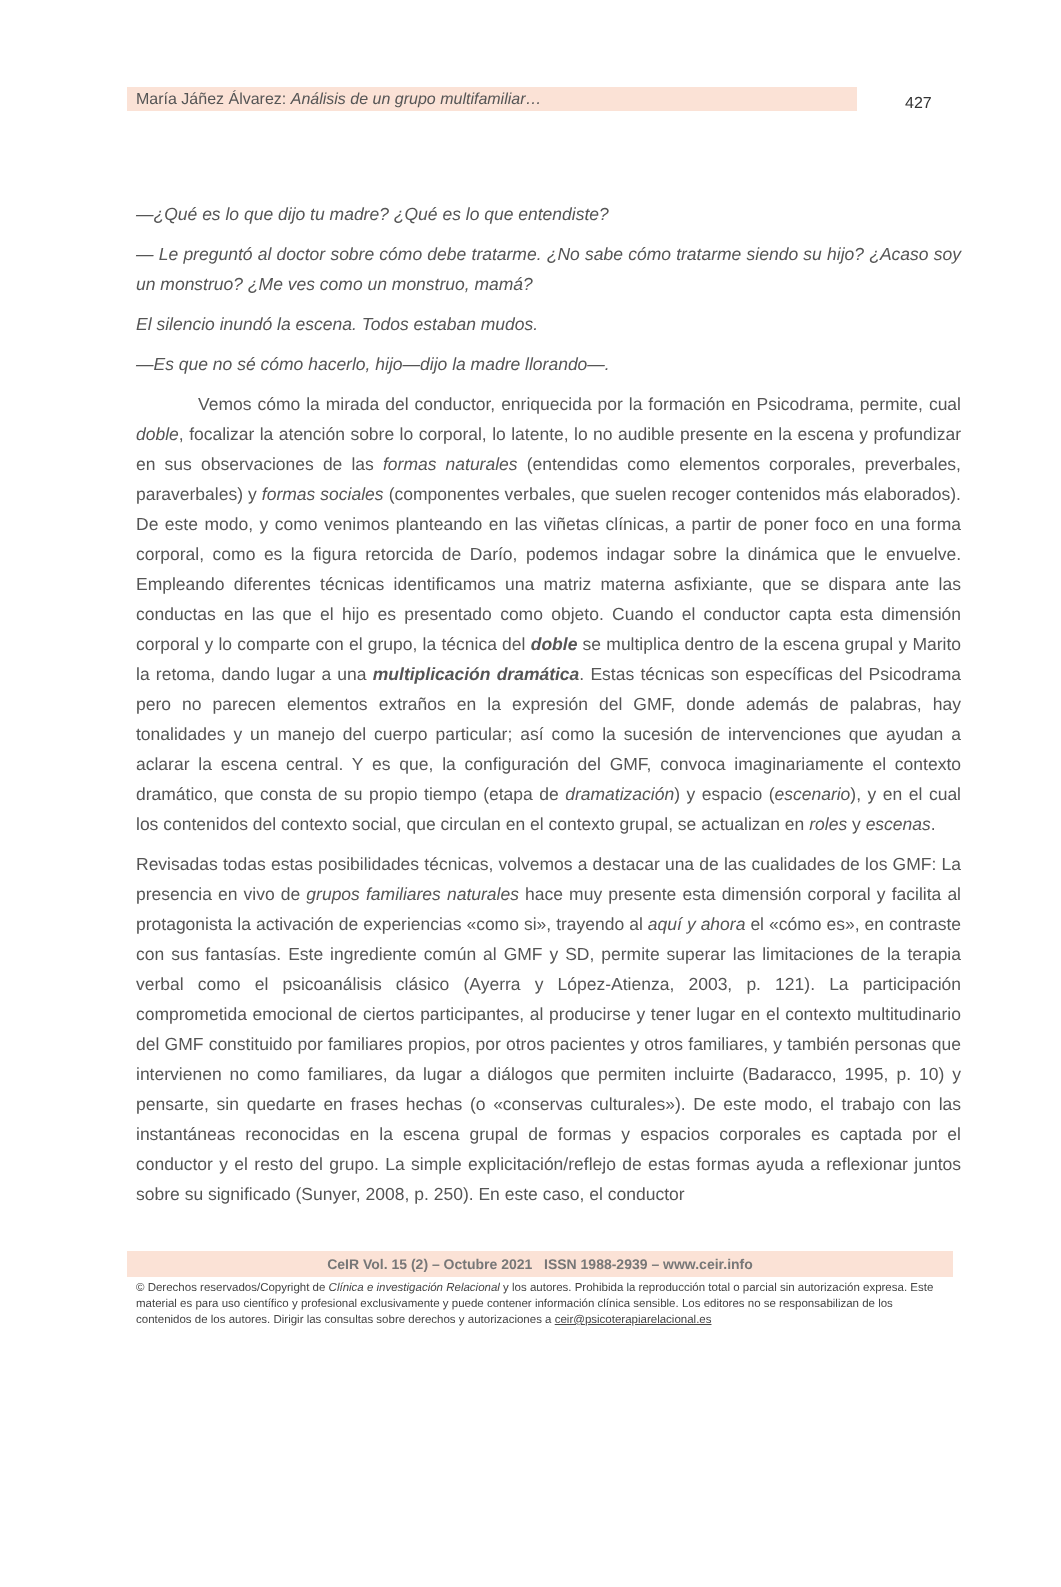María Jáñez Álvarez: Análisis de un grupo multifamiliar… 427
—¿Qué es lo que dijo tu madre? ¿Qué es lo que entendiste?
— Le preguntó al doctor sobre cómo debe tratarme. ¿No sabe cómo tratarme siendo su hijo? ¿Acaso soy un monstruo? ¿Me ves como un monstruo, mamá?
El silencio inundó la escena. Todos estaban mudos.
—Es que no sé cómo hacerlo, hijo—dijo la madre llorando—.
Vemos cómo la mirada del conductor, enriquecida por la formación en Psicodrama, permite, cual doble, focalizar la atención sobre lo corporal, lo latente, lo no audible presente en la escena y profundizar en sus observaciones de las formas naturales (entendidas como elementos corporales, preverbales, paraverbales) y formas sociales (componentes verbales, que suelen recoger contenidos más elaborados). De este modo, y como venimos planteando en las viñetas clínicas, a partir de poner foco en una forma corporal, como es la figura retorcida de Darío, podemos indagar sobre la dinámica que le envuelve. Empleando diferentes técnicas identificamos una matriz materna asfixiante, que se dispara ante las conductas en las que el hijo es presentado como objeto. Cuando el conductor capta esta dimensión corporal y lo comparte con el grupo, la técnica del doble se multiplica dentro de la escena grupal y Marito la retoma, dando lugar a una multiplicación dramática. Estas técnicas son específicas del Psicodrama pero no parecen elementos extraños en la expresión del GMF, donde además de palabras, hay tonalidades y un manejo del cuerpo particular; así como la sucesión de intervenciones que ayudan a aclarar la escena central. Y es que, la configuración del GMF, convoca imaginariamente el contexto dramático, que consta de su propio tiempo (etapa de dramatización) y espacio (escenario), y en el cual los contenidos del contexto social, que circulan en el contexto grupal, se actualizan en roles y escenas.
Revisadas todas estas posibilidades técnicas, volvemos a destacar una de las cualidades de los GMF: La presencia en vivo de grupos familiares naturales hace muy presente esta dimensión corporal y facilita al protagonista la activación de experiencias «como si», trayendo al aquí y ahora el «cómo es», en contraste con sus fantasías. Este ingrediente común al GMF y SD, permite superar las limitaciones de la terapia verbal como el psicoanálisis clásico (Ayerra y López-Atienza, 2003, p. 121). La participación comprometida emocional de ciertos participantes, al producirse y tener lugar en el contexto multitudinario del GMF constituido por familiares propios, por otros pacientes y otros familiares, y también personas que intervienen no como familiares, da lugar a diálogos que permiten incluirte (Badaracco, 1995, p. 10) y pensarte, sin quedarte en frases hechas (o «conservas culturales»). De este modo, el trabajo con las instantáneas reconocidas en la escena grupal de formas y espacios corporales es captada por el conductor y el resto del grupo. La simple explicitación/reflejo de estas formas ayuda a reflexionar juntos sobre su significado (Sunyer, 2008, p. 250). En este caso, el conductor
CeIR Vol. 15 (2) – Octubre 2021 ISSN 1988-2939 – www.ceir.info
© Derechos reservados/Copyright de Clínica e investigación Relacional y los autores. Prohibida la reproducción total o parcial sin autorización expresa. Este material es para uso científico y profesional exclusivamente y puede contener información clínica sensible. Los editores no se responsabilizan de los contenidos de los autores. Dirigir las consultas sobre derechos y autorizaciones a ceir@psicoterapiarelacional.es